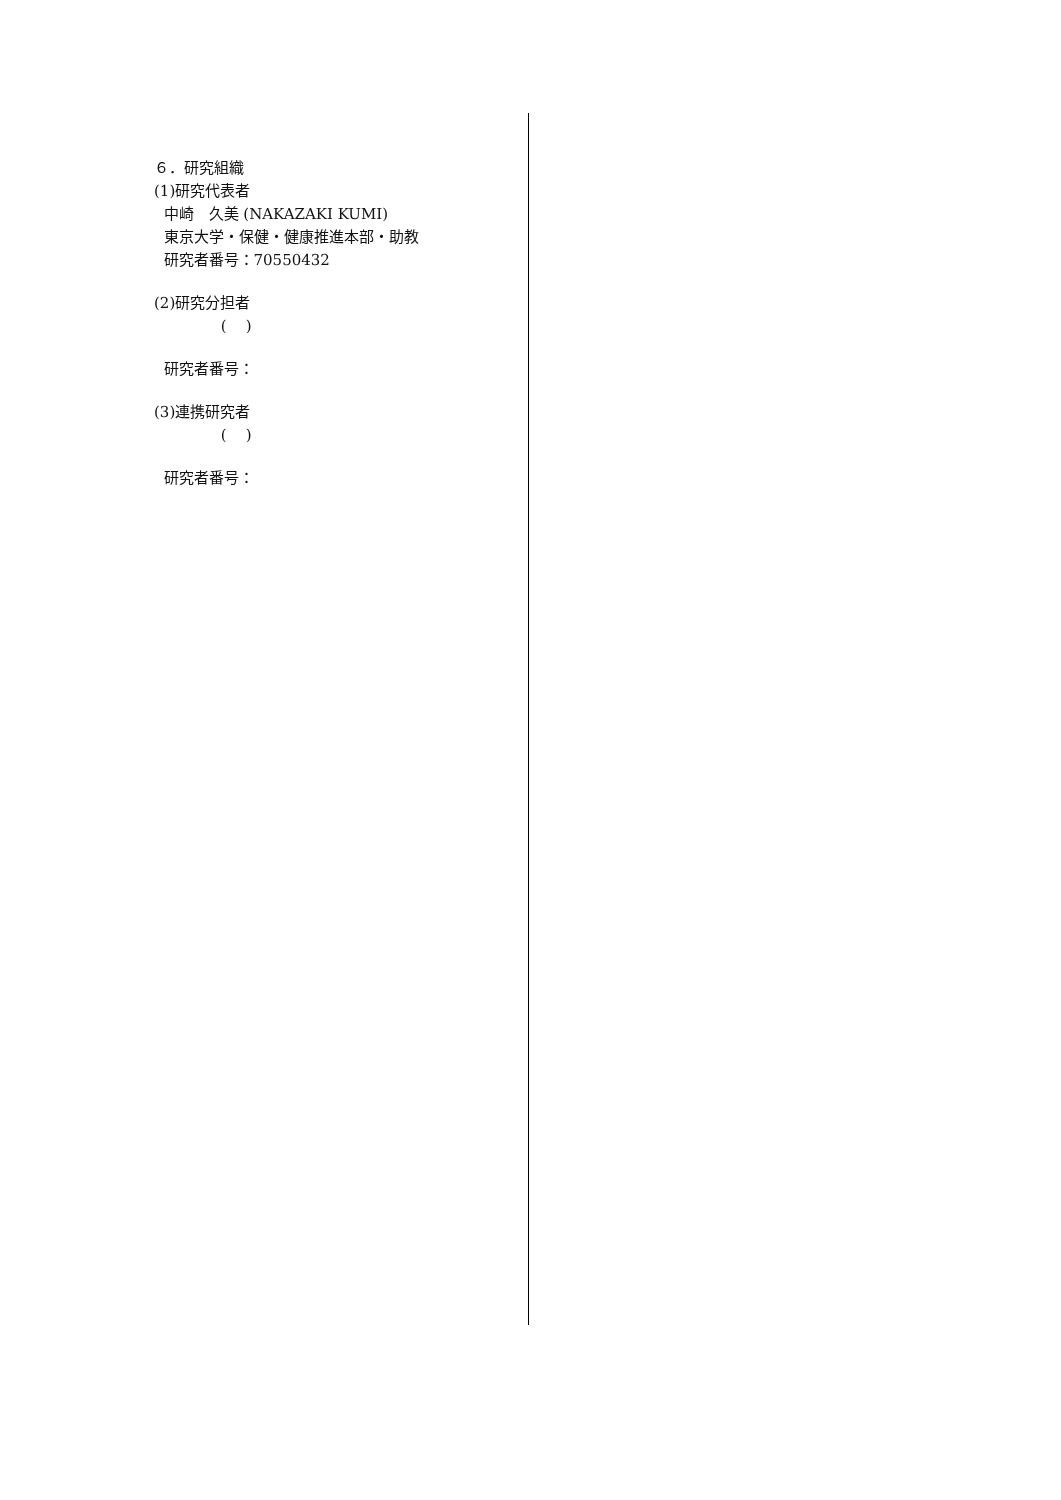６．研究組織
(1)研究代表者
中崎　久美 (NAKAZAKI KUMI)
東京大学・保健・健康推進本部・助教
研究者番号：70550432
(2)研究分担者
( )
研究者番号：
(3)連携研究者
( )
研究者番号：